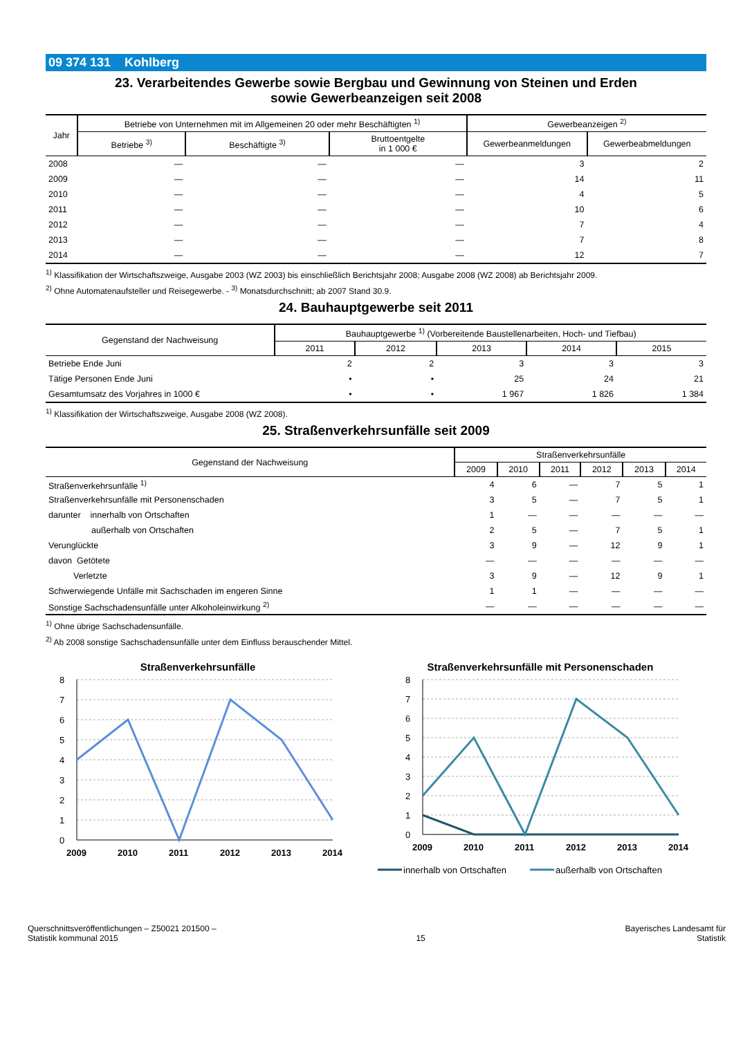09 374 131 Kohlberg
23. Verarbeitendes Gewerbe sowie Bergbau und Gewinnung von Steinen und Erden
sowie Gewerbeanzeigen seit 2008
| Jahr | Betriebe von Unternehmen mit im Allgemeinen 20 oder mehr Beschäftigten <sup>1)</sup> | | | Gewerbeanzeigen <sup>2)</sup> | |
| --- | --- | --- | --- | --- | --- |
| | Betriebe <sup>3)</sup> | Beschäftigte <sup>3)</sup> | Bruttoentgelte in 1 000 € | Gewerbeanmeldungen | Gewerbeabmeldungen |
| 2008 | — | — | — | 3 | 2 |
| 2009 | — | — | — | 14 | 11 |
| 2010 | — | — | — | 4 | 5 |
| 2011 | — | — | — | 10 | 6 |
| 2012 | — | — | — | 7 | 4 |
| 2013 | — | — | — | 7 | 8 |
| 2014 | — | — | — | 12 | 7 |
<sup>1)</sup> Klassifikation der Wirtschaftszweige, Ausgabe 2003 (WZ 2003) bis einschließlich Berichtsjahr 2008; Ausgabe 2008 (WZ 2008) ab Berichtsjahr 2009.
<sup>2)</sup> Ohne Automatenaufsteller und Reisegewerbe. - <sup>3)</sup> Monatsdurchschnitt; ab 2007 Stand 30.9.
24. Bauhauptgewerbe seit 2011
| Gegenstand der Nachweisung | Bauhauptgewerbe <sup>1)</sup> (Vorbereitende Baustellenarbeiten, Hoch- und Tiefbau) | | | | |
| --- | --- | --- | --- | --- | --- |
| | 2011 | 2012 | 2013 | 2014 | 2015 |
| Betriebe Ende Juni | 2 | 2 | 3 | 3 | 3 |
| Tätige Personen Ende Juni | • | • | 25 | 24 | 21 |
| Gesamtumsatz des Vorjahres in 1000 € | • | • | 1 967 | 1 826 | 1 384 |
<sup>1)</sup> Klassifikation der Wirtschaftszweige, Ausgabe 2008 (WZ 2008).
25. Straßenverkehrsunfälle seit 2009
| Gegenstand der Nachweisung | Straßenverkehrsunfälle | | | | | |
| --- | --- | --- | --- | --- | --- | --- |
| | 2009 | 2010 | 2011 | 2012 | 2013 | 2014 |
| Straßenverkehrsunfälle <sup>1)</sup> | 4 | 6 | — | 7 | 5 | 1 |
| Straßenverkehrsunfälle mit Personenschaden | 3 | 5 | — | 7 | 5 | 1 |
| darunter innerhalb von Ortschaften | 1 | — | — | — | — | — |
| außerhalb von Ortschaften | 2 | 5 | — | 7 | 5 | 1 |
| Verunglückte | 3 | 9 | — | 12 | 9 | 1 |
| davon Getötete | — | — | — | — | — | — |
| Verletzte | 3 | 9 | — | 12 | 9 | 1 |
| Schwerwiegende Unfälle mit Sachschaden im engeren Sinne | 1 | 1 | — | — | — | — |
| Sonstige Sachschadensunfälle unter Alkoholeinwirkung <sup>2)</sup> | — | — | — | — | — | — |
<sup>1)</sup> Ohne übrige Sachschadensunfälle.
<sup>2)</sup> Ab 2008 sonstige Sachschadensunfälle unter dem Einfluss berauschender Mittel.
Straßenverkehrsunfälle
8
7
6
5
4
3
2
1
0
2009
2010
2011
2012
2013
2014
Straßenverkehrsunfälle mit Personenschaden
8
7
6
5
4
3
2
1
0
2009
2010
2011
2012
2013
2014
innerhalb von Ortschaften
außerhalb von Ortschaften
Querschnittsveröffentlichungen – Z50021 201500 –
Statistik kommunal 2015
15
Bayerisches Landesamt für
Statistik